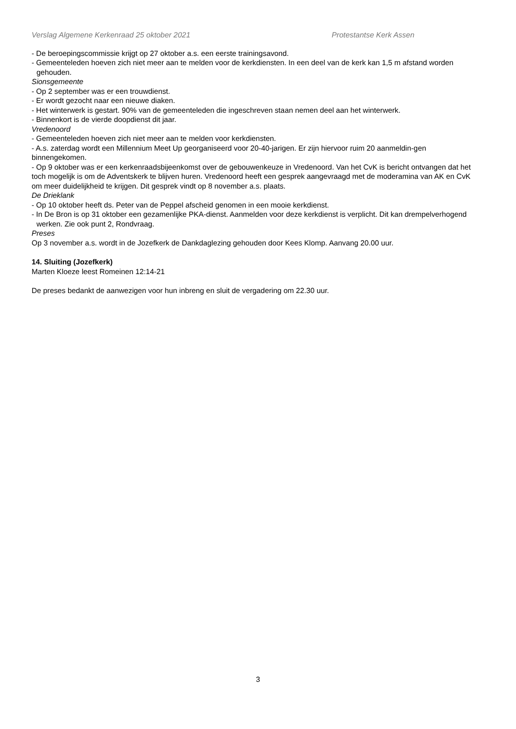Verslag Algemene Kerkenraad 25 oktober 2021 Protestantse Kerk Assen
- De beroepingscommissie krijgt op 27 oktober a.s. een eerste trainingsavond.
- Gemeenteleden hoeven zich niet meer aan te melden voor de kerkdiensten. In een deel van de kerk kan 1,5 m afstand worden gehouden.
Sionsgemeente
- Op 2 september was er een trouwdienst.
- Er wordt gezocht naar een nieuwe diaken.
- Het winterwerk is gestart. 90% van de gemeenteleden die ingeschreven staan nemen deel aan het winterwerk.
- Binnenkort is de vierde doopdienst dit jaar.
Vredenoord
- Gemeenteleden hoeven zich niet meer aan te melden voor kerkdiensten.
- A.s. zaterdag wordt een Millennium Meet Up georganiseerd voor 20-40-jarigen. Er zijn hiervoor ruim 20 aanmeldin-gen binnengekomen.
- Op 9 oktober was er een kerkenraadsbijeenkomst over de gebouwenkeuze in Vredenoord. Van het CvK is bericht ontvangen dat het toch mogelijk is om de Adventskerk te blijven huren. Vredenoord heeft een gesprek aangevraagd met de moderamina van AK en CvK om meer duidelijkheid te krijgen. Dit gesprek vindt op 8 november a.s. plaats.
De Drieklank
- Op 10 oktober heeft ds. Peter van de Peppel afscheid genomen in een mooie kerkdienst.
- In De Bron is op 31 oktober een gezamenlijke PKA-dienst. Aanmelden voor deze kerkdienst is verplicht. Dit kan drempelverhogend werken. Zie ook punt 2, Rondvraag.
Preses
Op 3 november a.s. wordt in de Jozefkerk de Dankdaglezing gehouden door Kees Klomp. Aanvang 20.00 uur.
14. Sluiting (Jozefkerk)
Marten Kloeze leest Romeinen 12:14-21
De preses bedankt de aanwezigen voor hun inbreng en sluit de vergadering om 22.30 uur.
3